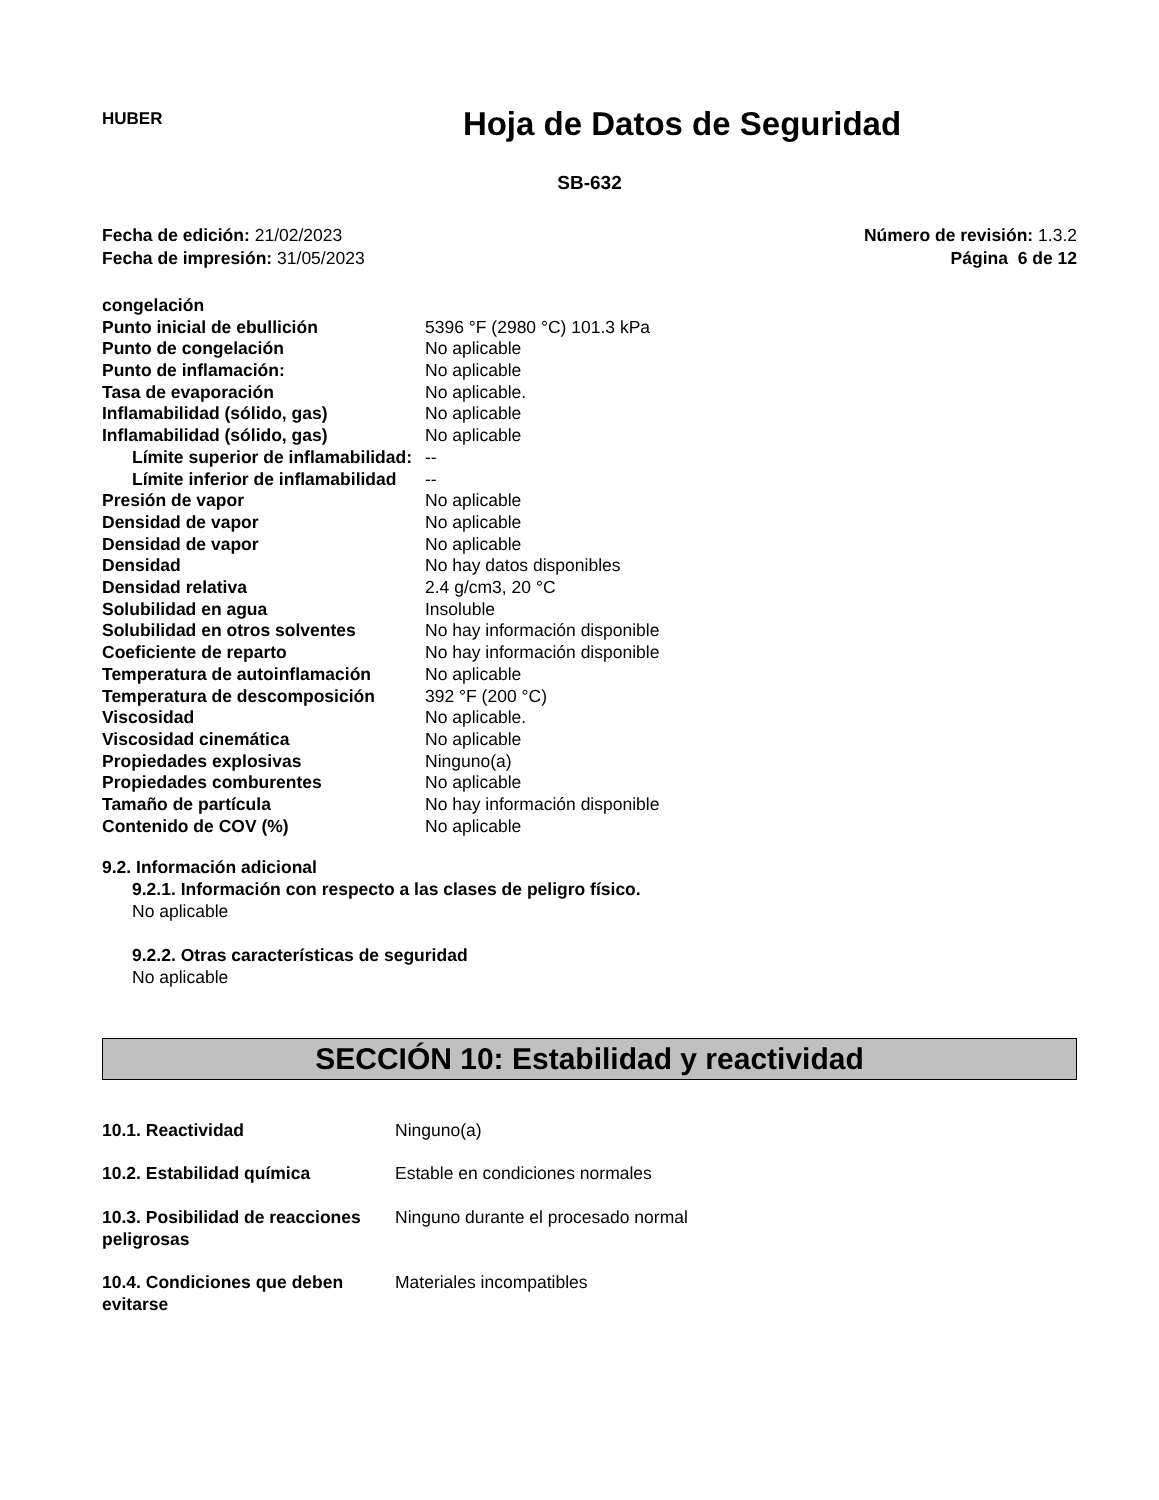HUBER
Hoja de Datos de Seguridad
SB-632
Fecha de edición: 21/02/2023
Fecha de impresión: 31/05/2023
Número de revisión: 1.3.2
Página 6 de 12
| congelación | |
| Punto inicial de ebullición | 5396 °F (2980 °C) 101.3 kPa |
| Punto de congelación | No aplicable |
| Punto de inflamación: | No aplicable |
| Tasa de evaporación | No aplicable. |
| Inflamabilidad (sólido, gas) | No aplicable |
| Inflamabilidad (sólido, gas) | No aplicable |
| Límite superior de inflamabilidad: | -- |
| Límite inferior de inflamabilidad | -- |
| Presión de vapor | No aplicable |
| Densidad de vapor | No aplicable |
| Densidad de vapor | No aplicable |
| Densidad | No hay datos disponibles |
| Densidad relativa | 2.4 g/cm3, 20 °C |
| Solubilidad en agua | Insoluble |
| Solubilidad en otros solventes | No hay información disponible |
| Coeficiente de reparto | No hay información disponible |
| Temperatura de autoinflamación | No aplicable |
| Temperatura de descomposición | 392 °F (200 °C) |
| Viscosidad | No aplicable. |
| Viscosidad cinemática | No aplicable |
| Propiedades explosivas | Ninguno(a) |
| Propiedades comburentes | No aplicable |
| Tamaño de partícula | No hay información disponible |
| Contenido de COV (%) | No aplicable |
9.2. Información adicional
9.2.1. Información con respecto a las clases de peligro físico.
No aplicable
9.2.2. Otras características de seguridad
No aplicable
SECCIÓN 10: Estabilidad y reactividad
| 10.1. Reactividad | Ninguno(a) |
| 10.2. Estabilidad química | Estable en condiciones normales |
| 10.3. Posibilidad de reacciones peligrosas | Ninguno durante el procesado normal |
| 10.4. Condiciones que deben evitarse | Materiales incompatibles |